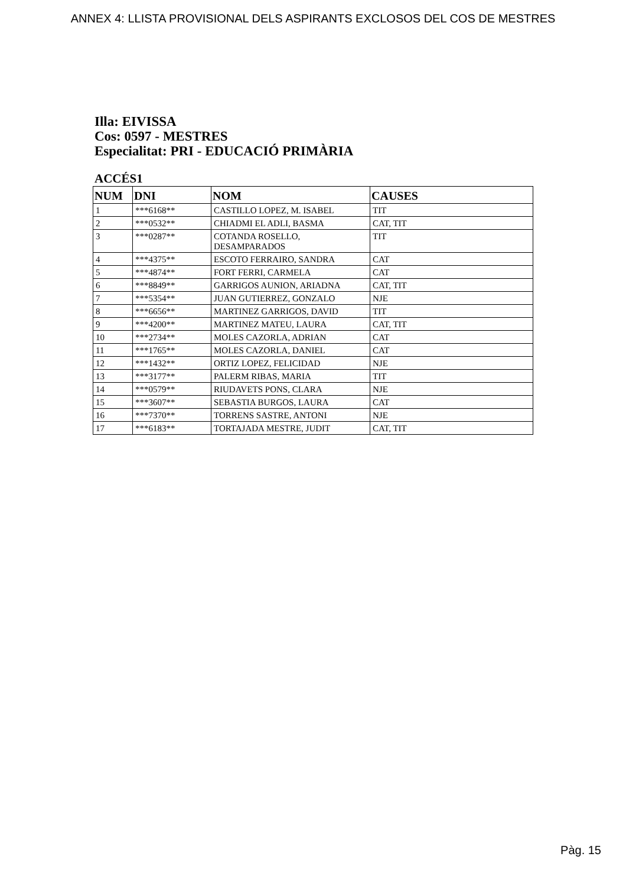ANNEX 4: LLISTA PROVISIONAL DELS ASPIRANTS EXCLOSOS DEL COS DE MESTRES
Illa: EIVISSA
Cos: 0597 - MESTRES
Especialitat: PRI - EDUCACIÓ PRIMÀRIA
ACCÉS1
| NUM | DNI | NOM | CAUSES |
| --- | --- | --- | --- |
| 1 | ***6168** | CASTILLO LOPEZ, M. ISABEL | TIT |
| 2 | ***0532** | CHIADMI EL ADLI, BASMA | CAT, TIT |
| 3 | ***0287** | COTANDA ROSELLO, DESAMPARADOS | TIT |
| 4 | ***4375** | ESCOTO FERRAIRO, SANDRA | CAT |
| 5 | ***4874** | FORT FERRI, CARMELA | CAT |
| 6 | ***8849** | GARRIGOS AUNION, ARIADNA | CAT, TIT |
| 7 | ***5354** | JUAN GUTIERREZ, GONZALO | NJE |
| 8 | ***6656** | MARTINEZ GARRIGOS, DAVID | TIT |
| 9 | ***4200** | MARTINEZ MATEU, LAURA | CAT, TIT |
| 10 | ***2734** | MOLES CAZORLA, ADRIAN | CAT |
| 11 | ***1765** | MOLES CAZORLA, DANIEL | CAT |
| 12 | ***1432** | ORTIZ LOPEZ, FELICIDAD | NJE |
| 13 | ***3177** | PALERM RIBAS, MARIA | TIT |
| 14 | ***0579** | RIUDAVETS PONS, CLARA | NJE |
| 15 | ***3607** | SEBASTIA BURGOS, LAURA | CAT |
| 16 | ***7370** | TORRENS SASTRE, ANTONI | NJE |
| 17 | ***6183** | TORTAJADA MESTRE, JUDIT | CAT, TIT |
Pàg. 15